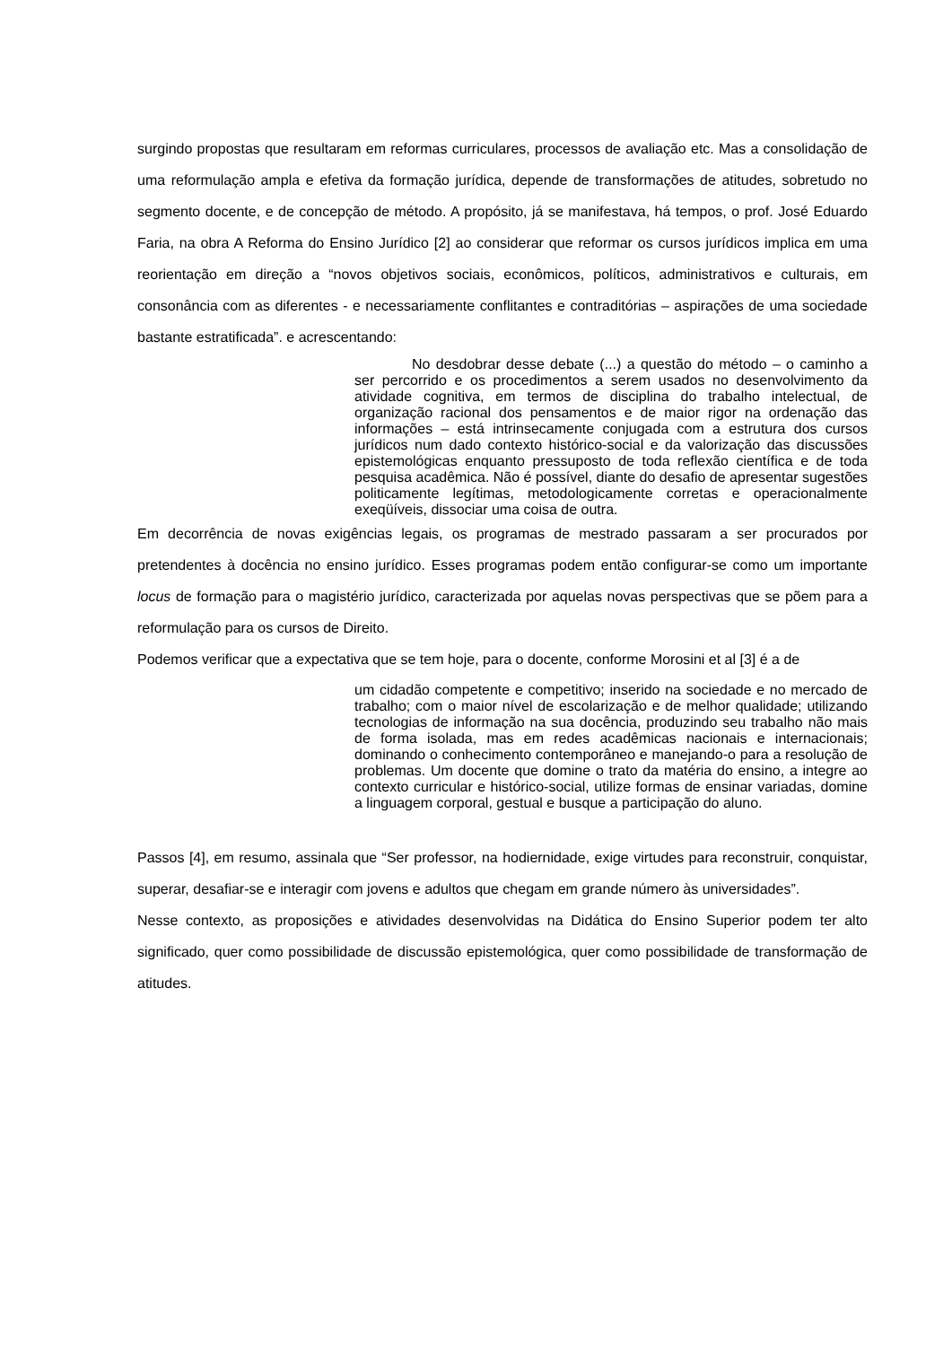surgindo propostas que resultaram em reformas curriculares, processos de avaliação etc. Mas a consolidação de uma reformulação ampla e efetiva da formação jurídica, depende de transformações de atitudes, sobretudo no segmento docente, e de concepção de método. A propósito, já se manifestava, há tempos, o prof. José Eduardo Faria, na obra A Reforma do Ensino Jurídico [2] ao considerar que reformar os cursos jurídicos implica em uma reorientação em direção a “novos objetivos sociais, econômicos, políticos, administrativos e culturais, em consonância com as diferentes - e necessariamente conflitantes e contraditórias – aspirações de uma sociedade bastante estratificada”. e acrescentando:
No desdobrar desse debate (...) a questão do método – o caminho a ser percorrido e os procedimentos a serem usados no desenvolvimento da atividade cognitiva, em termos de disciplina do trabalho intelectual, de organização racional dos pensamentos e de maior rigor na ordenação das informações – está intrinsecamente conjugada com a estrutura dos cursos jurídicos num dado contexto histórico-social e da valorização das discussões epistemológicas enquanto pressuposto de toda reflexão científica e de toda pesquisa acadêmica. Não é possível, diante do desafio de apresentar sugestões politicamente legítimas, metodologicamente corretas e operacionalmente exeqüíveis, dissociar uma coisa de outra.
Em decorrência de novas exigências legais, os programas de mestrado passaram a ser procurados por pretendentes à docência no ensino jurídico. Esses programas podem então configurar-se como um importante locus de formação para o magistério jurídico, caracterizada por aquelas novas perspectivas que se põem para a reformulação para os cursos de Direito.
Podemos verificar que a expectativa que se tem hoje, para o docente, conforme Morosini et al [3] é a de
um cidadão competente e competitivo; inserido na sociedade e no mercado de trabalho; com o maior nível de escolarização e de melhor qualidade; utilizando tecnologias de informação na sua docência, produzindo seu trabalho não mais de forma isolada, mas em redes acadêmicas nacionais e internacionais; dominando o conhecimento contemporâneo e manejando-o para a resolução de problemas. Um docente que domine o trato da matéria do ensino, a integre ao contexto curricular e histórico-social, utilize formas de ensinar variadas, domine a linguagem corporal, gestual e busque a participação do aluno.
Passos [4], em resumo, assinala que “Ser professor, na hodiernidade, exige virtudes para reconstruir, conquistar, superar, desafiar-se e interagir com jovens e adultos que chegam em grande número às universidades”.
Nesse contexto, as proposições e atividades desenvolvidas na Didática do Ensino Superior podem ter alto significado, quer como possibilidade de discussão epistemológica, quer como possibilidade de transformação de atitudes.